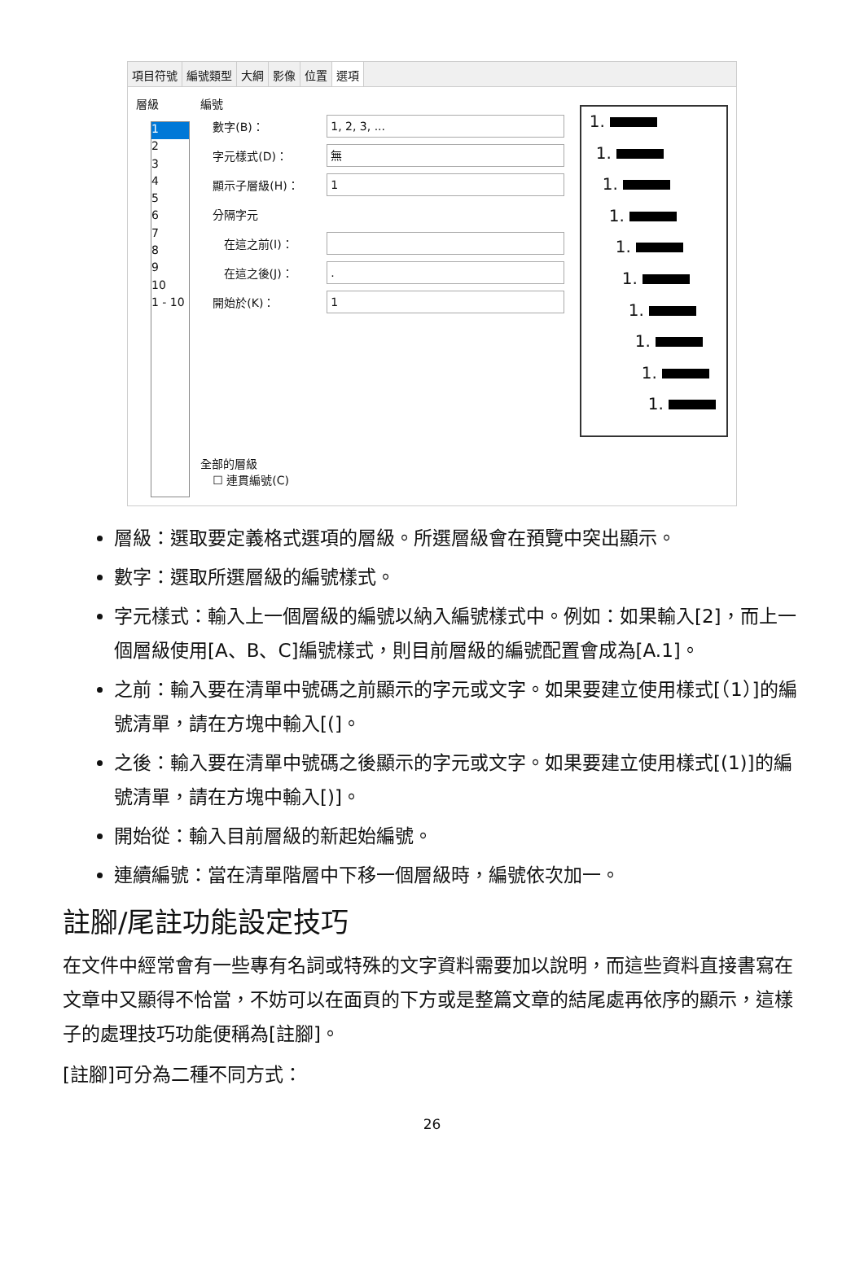項目符號 編號類型 大綱 影像 位置 選項
層級
1
2
3
4
5
6
7
8
9
10
1 - 10
編號
數字(B)：
1, 2, 3, ...
字元樣式(D)：
無
顯示子層級(H)：
1
分隔字元
在這之前(I)：
在這之後(J)：
.
開始於(K)：
1
全部的層級
☐ 連貫編號(C)
1.
1.
1.
1.
1.
1.
1.
1.
1.
1.
層級：選取要定義格式選項的層級。所選層級會在預覽中突出顯示。
數字：選取所選層級的編號樣式。
字元樣式：輸入上一個層級的編號以納入編號樣式中。例如：如果輸入[2]，而上一個層級使用[A、B、C]編號樣式，則目前層級的編號配置會成為[A.1]。
之前：輸入要在清單中號碼之前顯示的字元或文字。如果要建立使用樣式[（1）]的編號清單，請在方塊中輸入[(]。
之後：輸入要在清單中號碼之後顯示的字元或文字。如果要建立使用樣式[(1)]的編號清單，請在方塊中輸入[)]。
開始從：輸入目前層級的新起始編號。
連續編號：當在清單階層中下移一個層級時，編號依次加一。
註腳/尾註功能設定技巧
在文件中經常會有一些專有名詞或特殊的文字資料需要加以說明，而這些資料直接書寫在文章中又顯得不恰當，不妨可以在面頁的下方或是整篇文章的結尾處再依序的顯示，這樣子的處理技巧功能便稱為[註腳]。
[註腳]可分為二種不同方式：
26